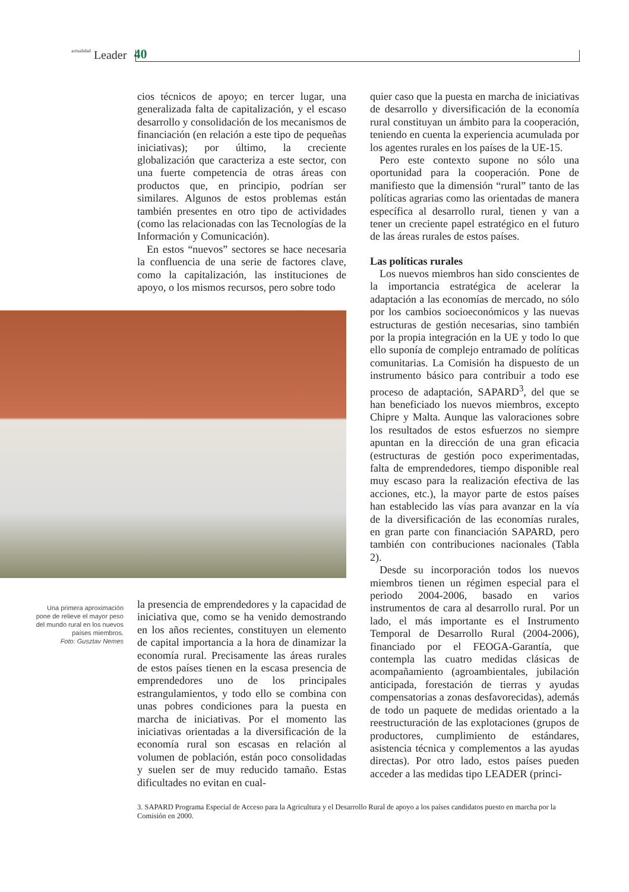actualidad Leader 40
cios técnicos de apoyo; en tercer lugar, una generalizada falta de capitalización, y el escaso desarrollo y consolidación de los mecanismos de financiación (en relación a este tipo de pequeñas iniciativas); por último, la creciente globalización que caracteriza a este sector, con una fuerte competencia de otras áreas con productos que, en principio, podrían ser similares. Algunos de estos problemas están también presentes en otro tipo de actividades (como las relacionadas con las Tecnologías de la Información y Comunicación).
En estos “nuevos” sectores se hace necesaria la confluencia de una serie de factores clave, como la capitalización, las instituciones de apoyo, o los mismos recursos, pero sobre todo
Una primera aproximación pone de relieve el mayor peso del mundo rural en los nuevos países miembros.
Foto: Gusztav Nemes
la presencia de emprendedores y la capacidad de iniciativa que, como se ha venido demostrando en los años recientes, constituyen un elemento de capital importancia a la hora de dinamizar la economía rural. Precisamente las áreas rurales de estos países tienen en la escasa presencia de emprendedores uno de los principales estrangulamientos, y todo ello se combina con unas pobres condiciones para la puesta en marcha de iniciativas. Por el momento las iniciativas orientadas a la diversificación de la economía rural son escasas en relación al volumen de población, están poco consolidadas y suelen ser de muy reducido tamaño. Estas dificultades no evitan en cual-
quier caso que la puesta en marcha de iniciativas de desarrollo y diversificación de la economía rural constituyan un ámbito para la cooperación, teniendo en cuenta la experiencia acumulada por los agentes rurales en los países de la UE-15.
Pero este contexto supone no sólo una oportunidad para la cooperación. Pone de manifiesto que la dimensión “rural” tanto de las políticas agrarias como las orientadas de manera específica al desarrollo rural, tienen y van a tener un creciente papel estratégico en el futuro de las áreas rurales de estos países.
Las políticas rurales
Los nuevos miembros han sido conscientes de la importancia estratégica de acelerar la adaptación a las economías de mercado, no sólo por los cambios socioeconómicos y las nuevas estructuras de gestión necesarias, sino también por la propia integración en la UE y todo lo que ello suponía de complejo entramado de políticas comunitarias. La Comisión ha dispuesto de un instrumento básico para contribuir a todo ese proceso de adaptación, SAPARD<sup>3</sup>, del que se han beneficiado los nuevos miembros, excepto Chipre y Malta. Aunque las valoraciones sobre los resultados de estos esfuerzos no siempre apuntan en la dirección de una gran eficacia (estructuras de gestión poco experimentadas, falta de emprendedores, tiempo disponible real muy escaso para la realización efectiva de las acciones, etc.), la mayor parte de estos países han establecido las vías para avanzar en la vía de la diversificación de las economías rurales, en gran parte con financiación SAPARD, pero también con contribuciones nacionales (Tabla 2).
Desde su incorporación todos los nuevos miembros tienen un régimen especial para el periodo 2004-2006, basado en varios instrumentos de cara al desarrollo rural. Por un lado, el más importante es el Instrumento Temporal de Desarrollo Rural (2004-2006), financiado por el FEOGA-Garantía, que contempla las cuatro medidas clásicas de acompañamiento (agroambientales, jubilación anticipada, forestación de tierras y ayudas compensatorias a zonas desfavorecidas), además de todo un paquete de medidas orientado a la reestructuración de las explotaciones (grupos de productores, cumplimiento de estándares, asistencia técnica y complementos a las ayudas directas). Por otro lado, estos países pueden acceder a las medidas tipo LEADER (princi-
3. SAPARD Programa Especial de Acceso para la Agricultura y el Desarrollo Rural de apoyo a los países candidatos puesto en marcha por la Comisión en 2000.